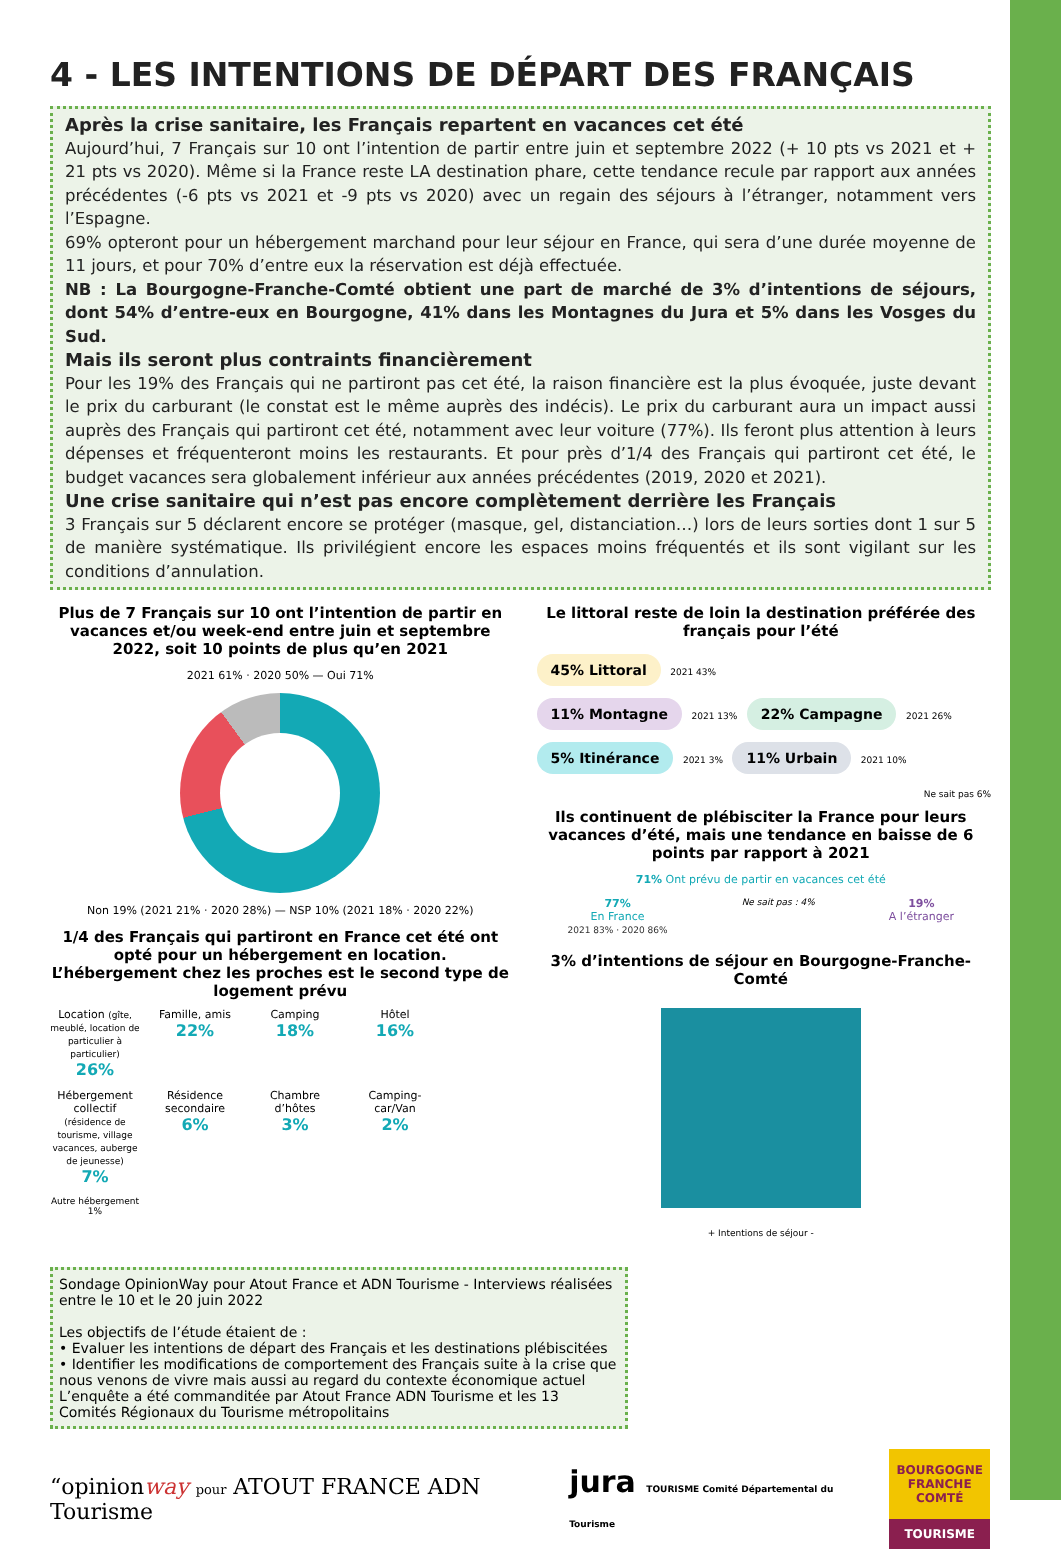4 - LES INTENTIONS DE DÉPART DES FRANÇAIS
Après la crise sanitaire, les Français repartent en vacances cet été
Aujourd’hui, 7 Français sur 10 ont l’intention de partir entre juin et septembre 2022 (+ 10 pts vs 2021 et + 21 pts vs 2020). Même si la France reste LA destination phare, cette tendance recule par rapport aux années précédentes (-6 pts vs 2021 et -9 pts vs 2020) avec un regain des séjours à l’étranger, notamment vers l’Espagne.
69% opteront pour un hébergement marchand pour leur séjour en France, qui sera d’une durée moyenne de 11 jours, et pour 70% d’entre eux la réservation est déjà effectuée.
NB : La Bourgogne-Franche-Comté obtient une part de marché de 3% d’intentions de séjours, dont 54% d’entre-eux en Bourgogne, 41% dans les Montagnes du Jura et 5% dans les Vosges du Sud.
Mais ils seront plus contraints financièrement
Pour les 19% des Français qui ne partiront pas cet été, la raison financière est la plus évoquée, juste devant le prix du carburant (le constat est le même auprès des indécis). Le prix du carburant aura un impact aussi auprès des Français qui partiront cet été, notamment avec leur voiture (77%). Ils feront plus attention à leurs dépenses et fréquenteront moins les restaurants. Et pour près d’1/4 des Français qui partiront cet été, le budget vacances sera globalement inférieur aux années précédentes (2019, 2020 et 2021).
Une crise sanitaire qui n’est pas encore complètement derrière les Français
3 Français sur 5 déclarent encore se protéger (masque, gel, distanciation…) lors de leurs sorties dont 1 sur 5 de manière systématique. Ils privilégient encore les espaces moins fréquentés et ils sont vigilant sur les conditions d’annulation.
Plus de 7 Français sur 10 ont l’intention de partir en vacances et/ou week-end entre juin et septembre 2022, soit 10 points de plus qu’en 2021
2021 61% · 2020 50% — Oui 71%
Non 19% (2021 21% · 2020 28%) — NSP 10% (2021 18% · 2020 22%)
1/4 des Français qui partiront en France cet été ont opté pour un hébergement en location. L’hébergement chez les proches est le second type de logement prévu
Location (gîte, meublé, location de particulier à particulier)
26%
Famille, amis
22%
Camping
18%
Hôtel
16%
Hébergement collectif (résidence de tourisme, village vacances, auberge de jeunesse)
7%
Résidence secondaire
6%
Chambre d’hôtes
3%
Camping-car/Van
2%
Autre hébergement 1%
Le littoral reste de loin la destination préférée des français pour l’été
45% Littoral 2021 43%
11% Montagne 2021 13% 22% Campagne 2021 26%
5% Itinérance 2021 3% 11% Urbain 2021 10%
Ne sait pas 6%
Ils continuent de plébisciter la France pour leurs vacances d’été, mais une tendance en baisse de 6 points par rapport à 2021
71% Ont prévu de partir en vacances cet été
77%
En France
2021 83% · 2020 86%
Ne sait pas : 4%
19%
A l’étranger
3% d’intentions de séjour en Bourgogne-Franche-Comté
+ Intentions de séjour -
Sondage OpinionWay pour Atout France et ADN Tourisme - Interviews réalisées entre le 10 et le 20 juin 2022
Les objectifs de l’étude étaient de :
• Evaluer les intentions de départ des Français et les destinations plébiscitées
• Identifier les modifications de comportement des Français suite à la crise que nous venons de vivre mais aussi au regard du contexte économique actuel
L’enquête a été commanditée par Atout France ADN Tourisme et les 13 Comités Régionaux du Tourisme métropolitains
“opinionway pour ATOUT FRANCE ADN Tourisme
jura TOURISME Comité Départemental du Tourisme
BOURGOGNE FRANCHE COMTÉ
TOURISME